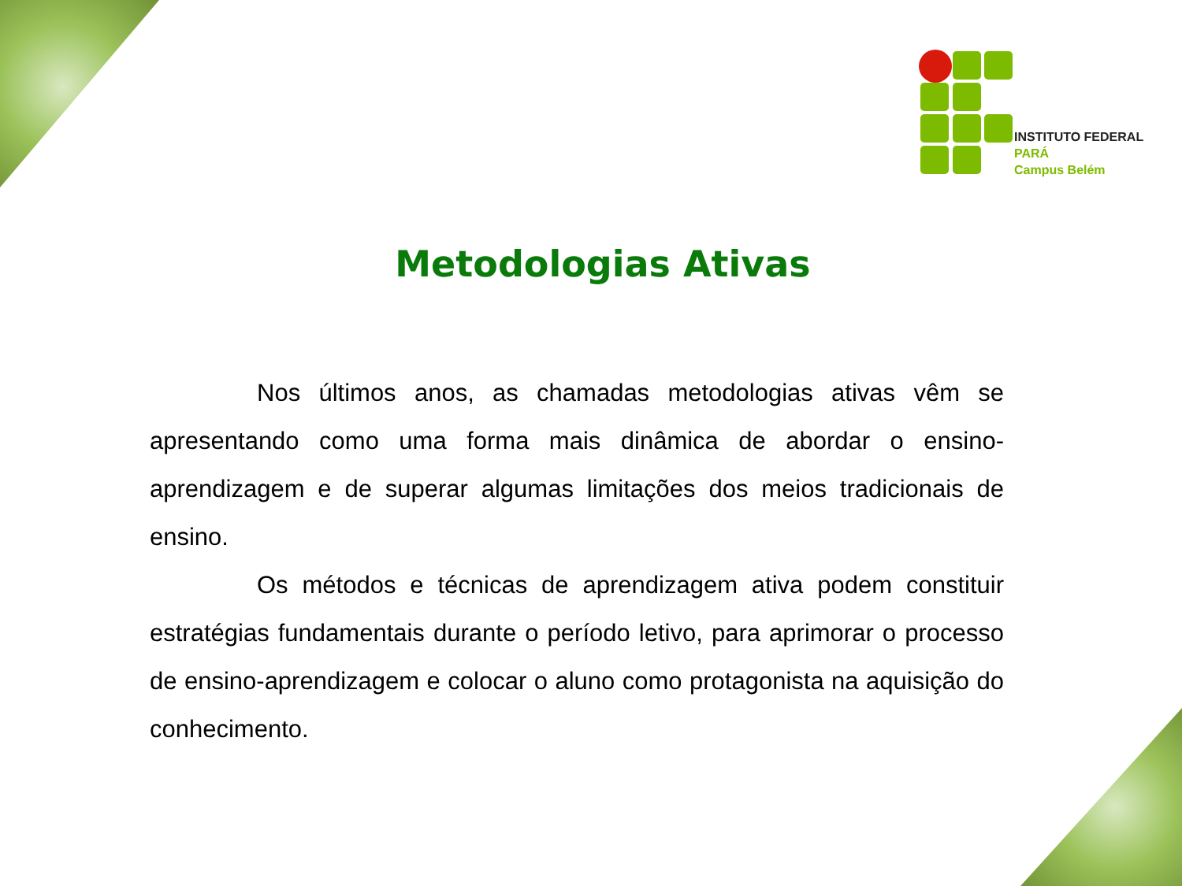INSTITUTO FEDERAL
PARÁ
Campus Belém
Metodologias Ativas
Nos últimos anos, as chamadas metodologias ativas vêm se apresentando como uma forma mais dinâmica de abordar o ensino-aprendizagem e de superar algumas limitações dos meios tradicionais de ensino.
Os métodos e técnicas de aprendizagem ativa podem constituir estratégias fundamentais durante o período letivo, para aprimorar o processo de ensino-aprendizagem e colocar o aluno como protagonista na aquisição do conhecimento.